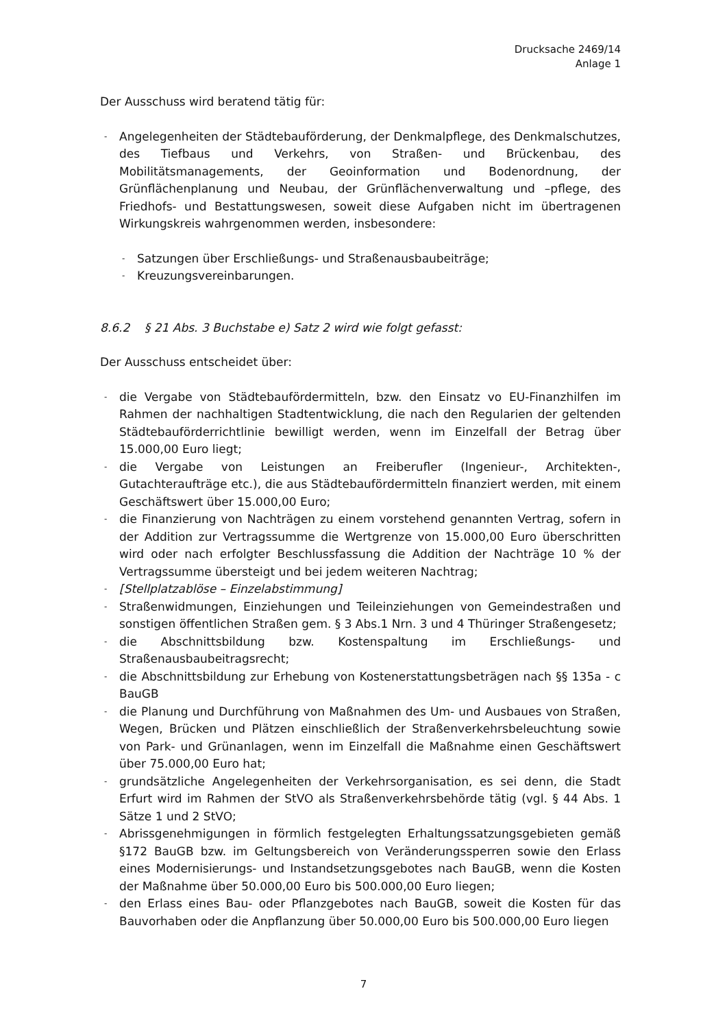Drucksache 2469/14
Anlage 1
Der Ausschuss wird beratend tätig für:
- Angelegenheiten der Städtebauförderung, der Denkmalpflege, des Denkmalschutzes, des Tiefbaus und Verkehrs, von Straßen- und Brückenbau, des Mobilitätsmanagements, der Geoinformation und Bodenordnung, der Grünflächenplanung und Neubau, der Grünflächenverwaltung und –pflege, des Friedhofs- und Bestattungswesen, soweit diese Aufgaben nicht im übertragenen Wirkungskreis wahrgenommen werden, insbesondere:
- Satzungen über Erschließungs- und Straßenausbaubeiträge;
- Kreuzungsvereinbarungen.
8.6.2 § 21 Abs. 3 Buchstabe e) Satz 2 wird wie folgt gefasst:
Der Ausschuss entscheidet über:
- die Vergabe von Städtebaufördermitteln, bzw. den Einsatz vo EU-Finanzhilfen im Rahmen der nachhaltigen Stadtentwicklung, die nach den Regularien der geltenden Städtebauförderrichtlinie bewilligt werden, wenn im Einzelfall der Betrag über 15.000,00 Euro liegt;
- die Vergabe von Leistungen an Freiberufler (Ingenieur-, Architekten-, Gutachteraufträge etc.), die aus Städtebaufördermitteln finanziert werden, mit einem Geschäftswert über 15.000,00 Euro;
- die Finanzierung von Nachträgen zu einem vorstehend genannten Vertrag, sofern in der Addition zur Vertragssumme die Wertgrenze von 15.000,00 Euro überschritten wird oder nach erfolgter Beschlussfassung die Addition der Nachträge 10 % der Vertragssumme übersteigt und bei jedem weiteren Nachtrag;
- [Stellplatzablöse – Einzelabstimmung]
- Straßenwidmungen, Einziehungen und Teileinziehungen von Gemeindestraßen und sonstigen öffentlichen Straßen gem. § 3 Abs.1 Nrn. 3 und 4 Thüringer Straßengesetz;
- die Abschnittsbildung bzw. Kostenspaltung im Erschließungs- und Straßenausbaubeitragsrecht;
- die Abschnittsbildung zur Erhebung von Kostenerstattungsbeträgen nach §§ 135a - c BauGB
- die Planung und Durchführung von Maßnahmen des Um- und Ausbaues von Straßen, Wegen, Brücken und Plätzen einschließlich der Straßenverkehrsbeleuchtung sowie von Park- und Grünanlagen, wenn im Einzelfall die Maßnahme einen Geschäftswert über 75.000,00 Euro hat;
- grundsätzliche Angelegenheiten der Verkehrsorganisation, es sei denn, die Stadt Erfurt wird im Rahmen der StVO als Straßenverkehrsbehörde tätig (vgl. § 44 Abs. 1 Sätze 1 und 2 StVO;
- Abrissgenehmigungen in förmlich festgelegten Erhaltungssatzungsgebieten gemäß §172 BauGB bzw. im Geltungsbereich von Veränderungssperren sowie den Erlass eines Modernisierungs- und Instandsetzungsgebotes nach BauGB, wenn die Kosten der Maßnahme über 50.000,00 Euro bis 500.000,00 Euro liegen;
- den Erlass eines Bau- oder Pflanzgebotes nach BauGB, soweit die Kosten für das Bauvorhaben oder die Anpflanzung über 50.000,00 Euro bis 500.000,00 Euro liegen
7